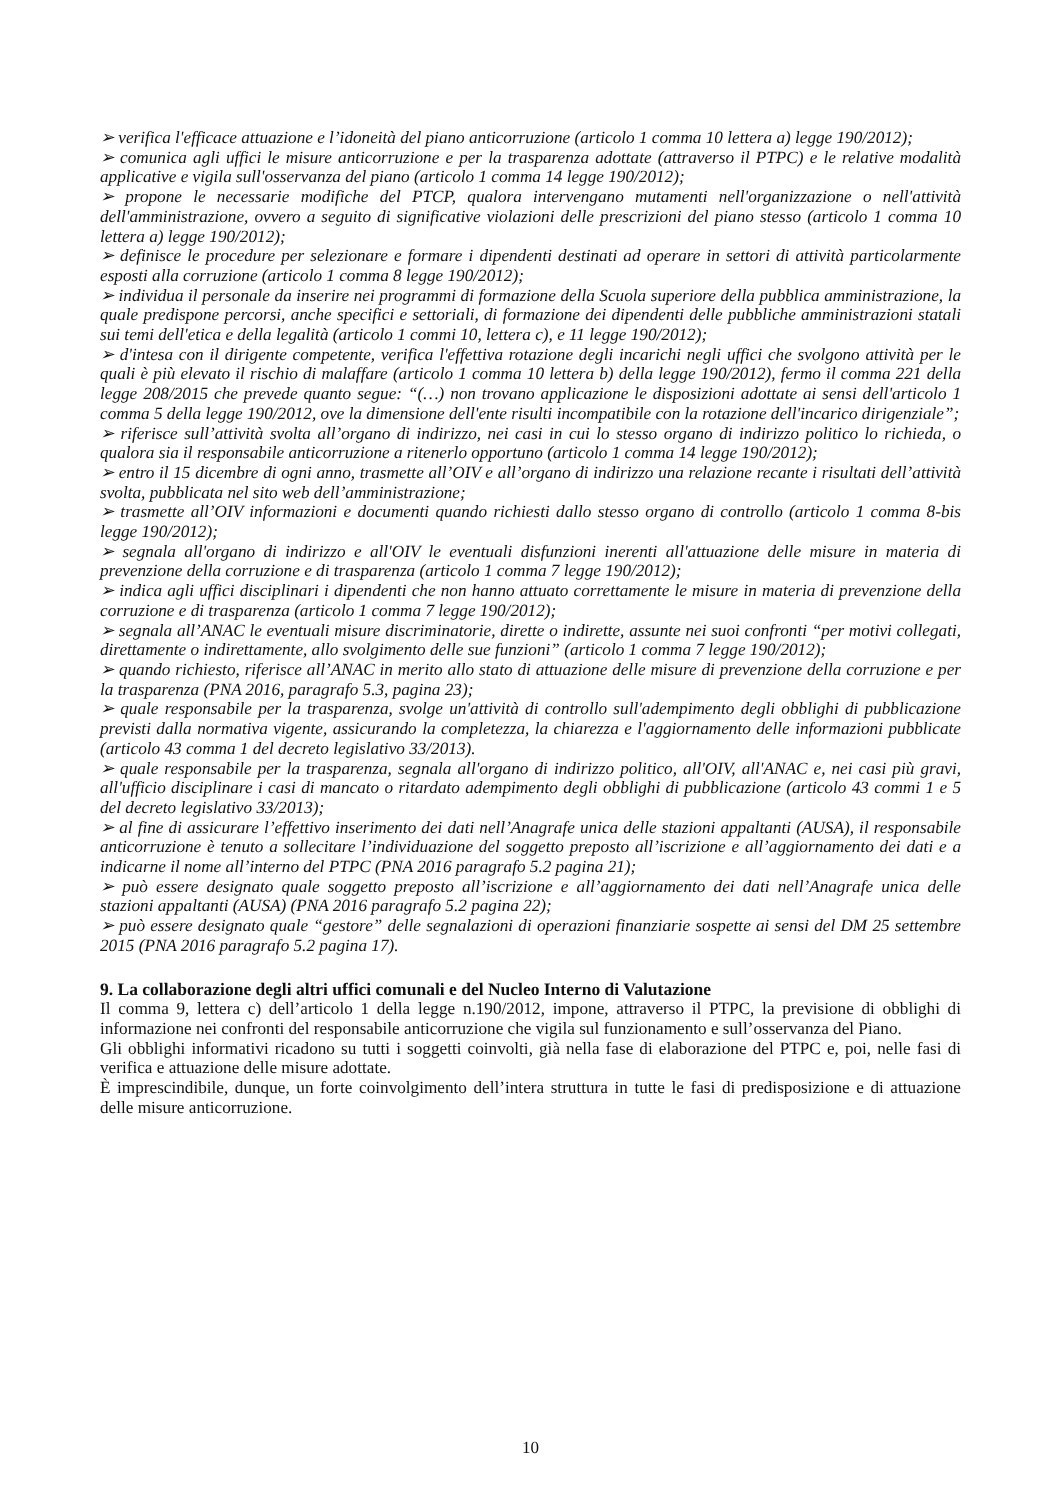➢ verifica l'efficace attuazione e l’idoneità del piano anticorruzione (articolo 1 comma 10 lettera a) legge 190/2012);
➢ comunica agli uffici le misure anticorruzione e per la trasparenza adottate (attraverso il PTPC) e le relative modalità applicative e vigila sull'osservanza del piano (articolo 1 comma 14 legge 190/2012);
➢ propone le necessarie modifiche del PTCP, qualora intervengano mutamenti nell'organizzazione o nell'attività dell'amministrazione, ovvero a seguito di significative violazioni delle prescrizioni del piano stesso (articolo 1 comma 10 lettera a) legge 190/2012);
➢ definisce le procedure per selezionare e formare i dipendenti destinati ad operare in settori di attività particolarmente esposti alla corruzione (articolo 1 comma 8 legge 190/2012);
➢ individua il personale da inserire nei programmi di formazione della Scuola superiore della pubblica amministrazione, la quale predispone percorsi, anche specifici e settoriali, di formazione dei dipendenti delle pubbliche amministrazioni statali sui temi dell'etica e della legalità (articolo 1 commi 10, lettera c), e 11 legge 190/2012);
➢ d'intesa con il dirigente competente, verifica l'effettiva rotazione degli incarichi negli uffici che svolgono attività per le quali è più elevato il rischio di malaffare (articolo 1 comma 10 lettera b) della legge 190/2012), fermo il comma 221 della legge 208/2015 che prevede quanto segue: “(…) non trovano applicazione le disposizioni adottate ai sensi dell'articolo 1 comma 5 della legge 190/2012, ove la dimensione dell'ente risulti incompatibile con la rotazione dell'incarico dirigenziale”;
➢ riferisce sull’attività svolta all’organo di indirizzo, nei casi in cui lo stesso organo di indirizzo politico lo richieda, o qualora sia il responsabile anticorruzione a ritenerlo opportuno (articolo 1 comma 14 legge 190/2012);
➢ entro il 15 dicembre di ogni anno, trasmette all’OIV e all’organo di indirizzo una relazione recante i risultati dell’attività svolta, pubblicata nel sito web dell’amministrazione;
➢ trasmette all’OIV informazioni e documenti quando richiesti dallo stesso organo di controllo (articolo 1 comma 8-bis legge 190/2012);
➢ segnala all'organo di indirizzo e all'OIV le eventuali disfunzioni inerenti all'attuazione delle misure in materia di prevenzione della corruzione e di trasparenza (articolo 1 comma 7 legge 190/2012);
➢ indica agli uffici disciplinari i dipendenti che non hanno attuato correttamente le misure in materia di prevenzione della corruzione e di trasparenza (articolo 1 comma 7 legge 190/2012);
➢ segnala all’ANAC le eventuali misure discriminatorie, dirette o indirette, assunte nei suoi confronti “per motivi collegati, direttamente o indirettamente, allo svolgimento delle sue funzioni” (articolo 1 comma 7 legge 190/2012);
➢ quando richiesto, riferisce all’ANAC in merito allo stato di attuazione delle misure di prevenzione della corruzione e per la trasparenza (PNA 2016, paragrafo 5.3, pagina 23);
➢ quale responsabile per la trasparenza, svolge un'attività di controllo sull'adempimento degli obblighi di pubblicazione previsti dalla normativa vigente, assicurando la completezza, la chiarezza e l'aggiornamento delle informazioni pubblicate (articolo 43 comma 1 del decreto legislativo 33/2013).
➢ quale responsabile per la trasparenza, segnala all'organo di indirizzo politico, all'OIV, all'ANAC e, nei casi più gravi, all'ufficio disciplinare i casi di mancato o ritardato adempimento degli obblighi di pubblicazione (articolo 43 commi 1 e 5 del decreto legislativo 33/2013);
➢ al fine di assicurare l’effettivo inserimento dei dati nell’Anagrafe unica delle stazioni appaltanti (AUSA), il responsabile anticorruzione è tenuto a sollecitare l’individuazione del soggetto preposto all’iscrizione e all’aggiornamento dei dati e a indicarne il nome all’interno del PTPC (PNA 2016 paragrafo 5.2 pagina 21);
➢ può essere designato quale soggetto preposto all’iscrizione e all’aggiornamento dei dati nell’Anagrafe unica delle stazioni appaltanti (AUSA) (PNA 2016 paragrafo 5.2 pagina 22);
➢ può essere designato quale “gestore” delle segnalazioni di operazioni finanziarie sospette ai sensi del DM 25 settembre 2015 (PNA 2016 paragrafo 5.2 pagina 17).
9. La collaborazione degli altri uffici comunali e del Nucleo Interno di Valutazione
Il comma 9, lettera c) dell’articolo 1 della legge n.190/2012, impone, attraverso il PTPC, la previsione di obblighi di informazione nei confronti del responsabile anticorruzione che vigila sul funzionamento e sull’osservanza del Piano.
Gli obblighi informativi ricadono su tutti i soggetti coinvolti, già nella fase di elaborazione del PTPC e, poi, nelle fasi di verifica e attuazione delle misure adottate.
È imprescindibile, dunque, un forte coinvolgimento dell’intera struttura in tutte le fasi di predisposizione e di attuazione delle misure anticorruzione.
10